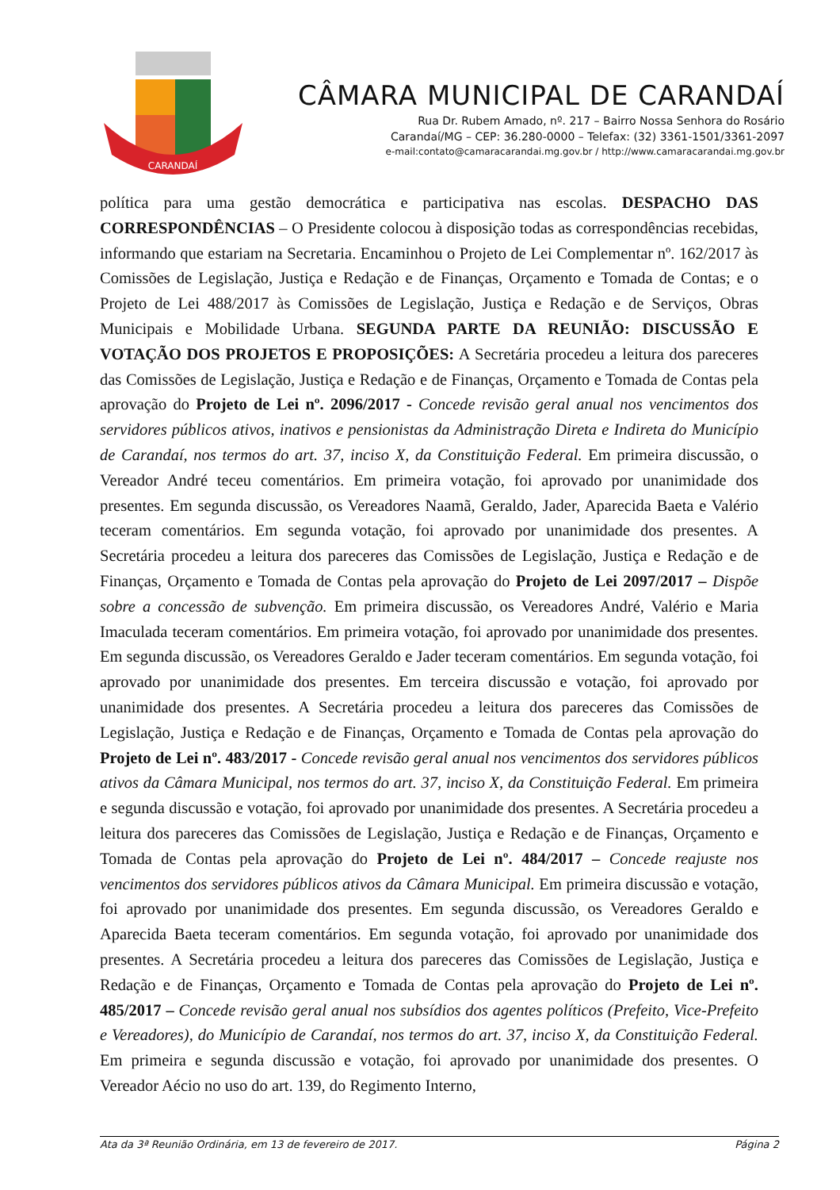CARANDAÍ
CÂMARA MUNICIPAL DE CARANDAÍ
Rua Dr. Rubem Amado, nº. 217 – Bairro Nossa Senhora do Rosário
Carandaí/MG – CEP: 36.280-0000 – Telefax: (32) 3361-1501/3361-2097
e-mail:contato@camaracarandai.mg.gov.br / http://www.camaracarandai.mg.gov.br
política para uma gestão democrática e participativa nas escolas. DESPACHO DAS CORRESPONDÊNCIAS – O Presidente colocou à disposição todas as correspondências recebidas, informando que estariam na Secretaria. Encaminhou o Projeto de Lei Complementar nº. 162/2017 às Comissões de Legislação, Justiça e Redação e de Finanças, Orçamento e Tomada de Contas; e o Projeto de Lei 488/2017 às Comissões de Legislação, Justiça e Redação e de Serviços, Obras Municipais e Mobilidade Urbana. SEGUNDA PARTE DA REUNIÃO: DISCUSSÃO E VOTAÇÃO DOS PROJETOS E PROPOSIÇÕES: A Secretária procedeu a leitura dos pareceres das Comissões de Legislação, Justiça e Redação e de Finanças, Orçamento e Tomada de Contas pela aprovação do Projeto de Lei nº. 2096/2017 - Concede revisão geral anual nos vencimentos dos servidores públicos ativos, inativos e pensionistas da Administração Direta e Indireta do Município de Carandaí, nos termos do art. 37, inciso X, da Constituição Federal. Em primeira discussão, o Vereador André teceu comentários. Em primeira votação, foi aprovado por unanimidade dos presentes. Em segunda discussão, os Vereadores Naamã, Geraldo, Jader, Aparecida Baeta e Valério teceram comentários. Em segunda votação, foi aprovado por unanimidade dos presentes. A Secretária procedeu a leitura dos pareceres das Comissões de Legislação, Justiça e Redação e de Finanças, Orçamento e Tomada de Contas pela aprovação do Projeto de Lei 2097/2017 – Dispõe sobre a concessão de subvenção. Em primeira discussão, os Vereadores André, Valério e Maria Imaculada teceram comentários. Em primeira votação, foi aprovado por unanimidade dos presentes. Em segunda discussão, os Vereadores Geraldo e Jader teceram comentários. Em segunda votação, foi aprovado por unanimidade dos presentes. Em terceira discussão e votação, foi aprovado por unanimidade dos presentes. A Secretária procedeu a leitura dos pareceres das Comissões de Legislação, Justiça e Redação e de Finanças, Orçamento e Tomada de Contas pela aprovação do Projeto de Lei nº. 483/2017 - Concede revisão geral anual nos vencimentos dos servidores públicos ativos da Câmara Municipal, nos termos do art. 37, inciso X, da Constituição Federal. Em primeira e segunda discussão e votação, foi aprovado por unanimidade dos presentes. A Secretária procedeu a leitura dos pareceres das Comissões de Legislação, Justiça e Redação e de Finanças, Orçamento e Tomada de Contas pela aprovação do Projeto de Lei nº. 484/2017 – Concede reajuste nos vencimentos dos servidores públicos ativos da Câmara Municipal. Em primeira discussão e votação, foi aprovado por unanimidade dos presentes. Em segunda discussão, os Vereadores Geraldo e Aparecida Baeta teceram comentários. Em segunda votação, foi aprovado por unanimidade dos presentes. A Secretária procedeu a leitura dos pareceres das Comissões de Legislação, Justiça e Redação e de Finanças, Orçamento e Tomada de Contas pela aprovação do Projeto de Lei nº. 485/2017 – Concede revisão geral anual nos subsídios dos agentes políticos (Prefeito, Vice-Prefeito e Vereadores), do Município de Carandaí, nos termos do art. 37, inciso X, da Constituição Federal. Em primeira e segunda discussão e votação, foi aprovado por unanimidade dos presentes. O Vereador Aécio no uso do art. 139, do Regimento Interno,
Ata da 3ª Reunião Ordinária, em 13 de fevereiro de 2017. Página 2